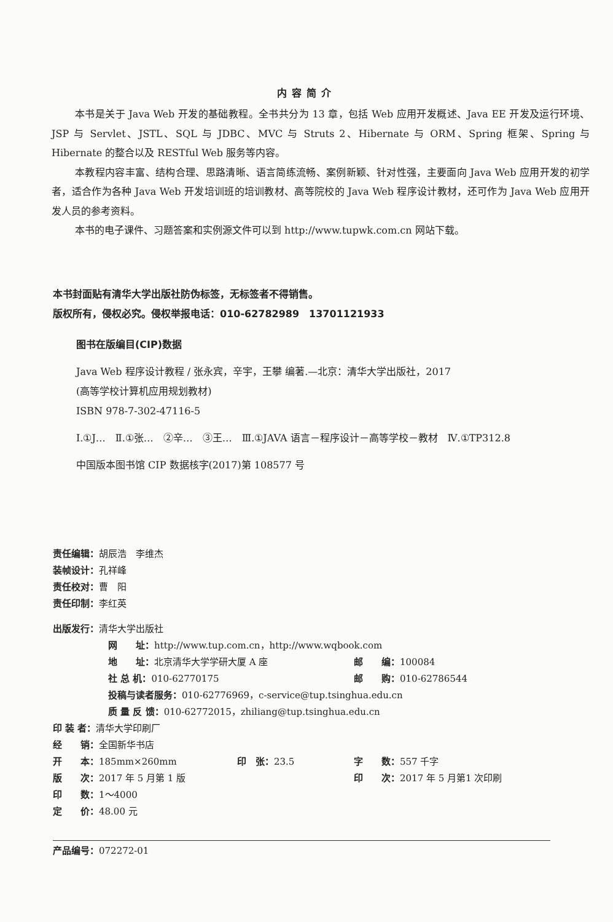内容简介
本书是关于 Java Web 开发的基础教程。全书共分为 13 章，包括 Web 应用开发概述、Java EE 开发及运行环境、JSP 与 Servlet、JSTL、SQL 与 JDBC、MVC 与 Struts 2、Hibernate 与 ORM、Spring 框架、Spring 与 Hibernate 的整合以及 RESTful Web 服务等内容。
本教程内容丰富、结构合理、思路清晰、语言简练流畅、案例新颖、针对性强，主要面向 Java Web 应用开发的初学者，适合作为各种 Java Web 开发培训班的培训教材、高等院校的 Java Web 程序设计教材，还可作为 Java Web 应用开发人员的参考资料。
本书的电子课件、习题答案和实例源文件可以到 http://www.tupwk.com.cn 网站下载。
本书封面贴有清华大学出版社防伪标签，无标签者不得销售。
版权所有，侵权必究。侵权举报电话：010-62782989　13701121933
图书在版编目(CIP)数据
Java Web 程序设计教程 / 张永宾，辛宇，王攀 编著.—北京：清华大学出版社，2017
(高等学校计算机应用规划教材)
ISBN 978-7-302-47116-5
Ⅰ.①J…　Ⅱ.①张…　②辛…　③王…　Ⅲ.①JAVA 语言－程序设计－高等学校－教材　Ⅳ.①TP312.8
中国版本图书馆 CIP 数据核字(2017)第 108577 号
责任编辑：胡辰浩　李维杰
装帧设计：孔祥峰
责任校对：曹　阳
责任印制：李红英
出版发行：清华大学出版社
网　　址：http://www.tup.com.cn，http://www.wqbook.com
地　　址：北京清华大学学研大厦 A 座 邮　　编：100084
社 总 机：010-62770175 邮　　购：010-62786544
投稿与读者服务：010-62776969，c-service@tup.tsinghua.edu.cn
质 量 反 馈：010-62772015，zhiliang@tup.tsinghua.edu.cn
印 装 者：清华大学印刷厂
经　　销：全国新华书店
开　　本：185mm×260mm 印　张：23.5 字　　数：557 千字
版　　次：2017 年 5 月第 1 版 印　　次：2017 年 5 月第1 次印刷
印　　数：1～4000
定　　价：48.00 元
产品编号：072272-01